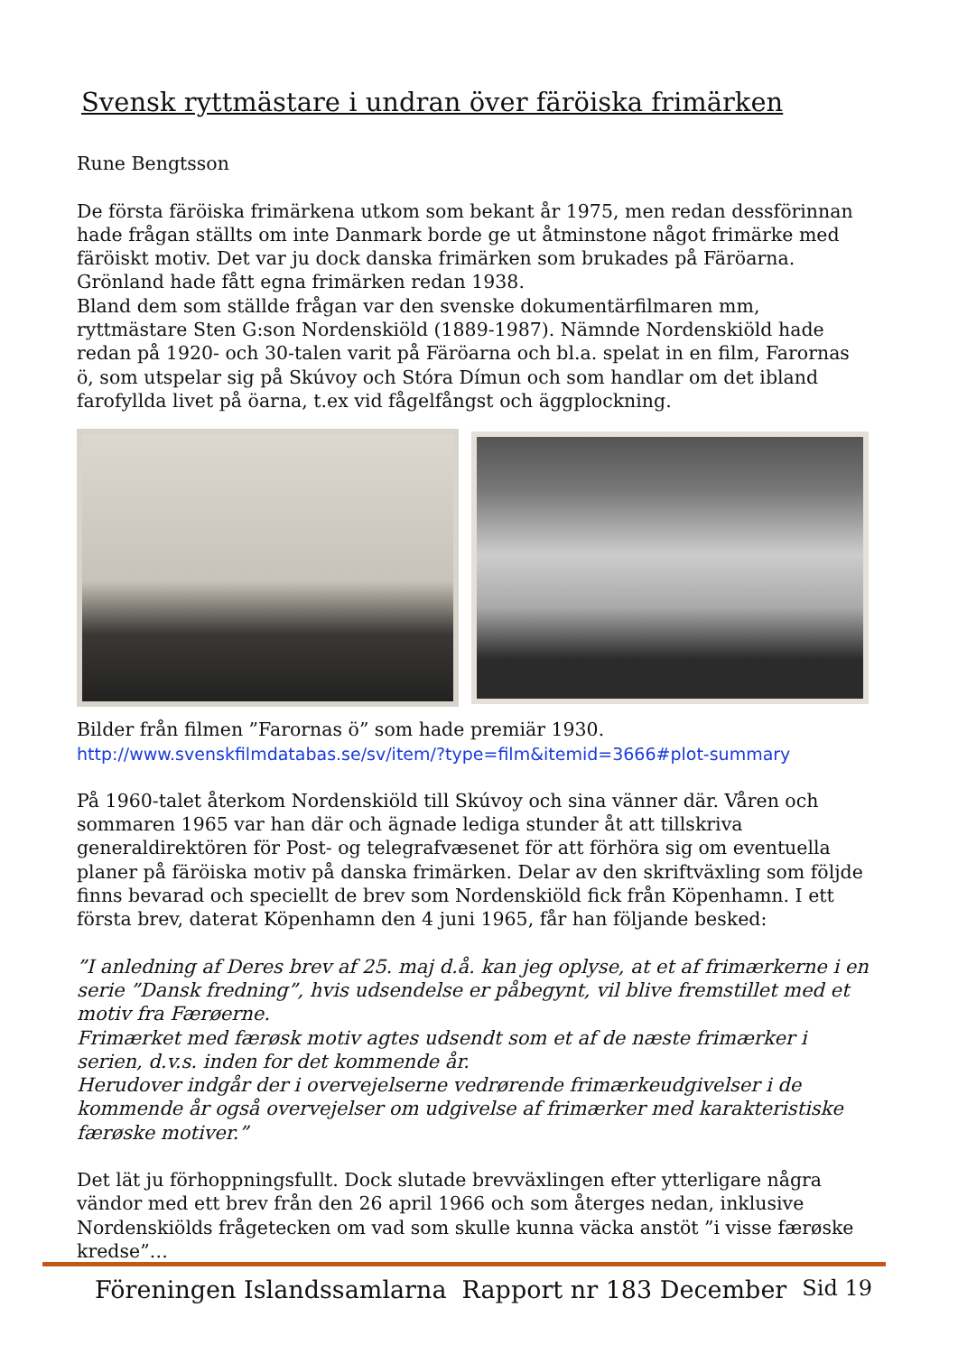Svensk ryttmästare i undran över färöiska frimärken
Rune Bengtsson
De första färöiska frimärkena utkom som bekant år 1975, men redan dessförinnan hade frågan ställts om inte Danmark borde ge ut åtminstone något frimärke med färöiskt motiv. Det var ju dock danska frimärken som brukades på Färöarna. Grönland hade fått egna frimärken redan 1938.
Bland dem som ställde frågan var den svenske dokumentärfilmaren mm, ryttmästare Sten G:son Nordenskiöld (1889-1987). Nämnde Nordenskiöld hade redan på 1920- och 30-talen varit på Färöarna och bl.a. spelat in en film, Farornas ö, som utspelar sig på Skúvoy och Stóra Dímun och som handlar om det ibland farofyllda livet på öarna, t.ex vid fågelfångst och äggplockning.
Bilder från filmen ”Farornas ö” som hade premiär 1930.
http://www.svenskfilmdatabas.se/sv/item/?type=film&itemid=3666#plot-summary
På 1960-talet återkom Nordenskiöld till Skúvoy och sina vänner där. Våren och sommaren 1965 var han där och ägnade lediga stunder åt att tillskriva generaldirektören för Post- og telegrafvæsenet för att förhöra sig om eventuella planer på färöiska motiv på danska frimärken. Delar av den skriftväxling som följde finns bevarad och speciellt de brev som Nordenskiöld fick från Köpenhamn. I ett första brev, daterat Köpenhamn den 4 juni 1965, får han följande besked:
”I anledning af Deres brev af 25. maj d.å. kan jeg oplyse, at et af frimærkerne i en serie ”Dansk fredning”, hvis udsendelse er påbegynt, vil blive fremstillet med et motiv fra Færøerne.
Frimærket med færøsk motiv agtes udsendt som et af de næste frimærker i serien, d.v.s. inden for det kommende år.
Herudover indgår der i overvejelserne vedrørende frimærkeudgivelser i de kommende år også overvejelser om udgivelse af frimærker med karakteristiske færøske motiver.”
Det lät ju förhoppningsfullt. Dock slutade brevväxlingen efter ytterligare några vändor med ett brev från den 26 april 1966 och som återges nedan, inklusive Nordenskiölds frågetecken om vad som skulle kunna väcka anstöt ”i visse færøske kredse”…
Föreningen Islandssamlarna Rapport nr 183 December Sid 19